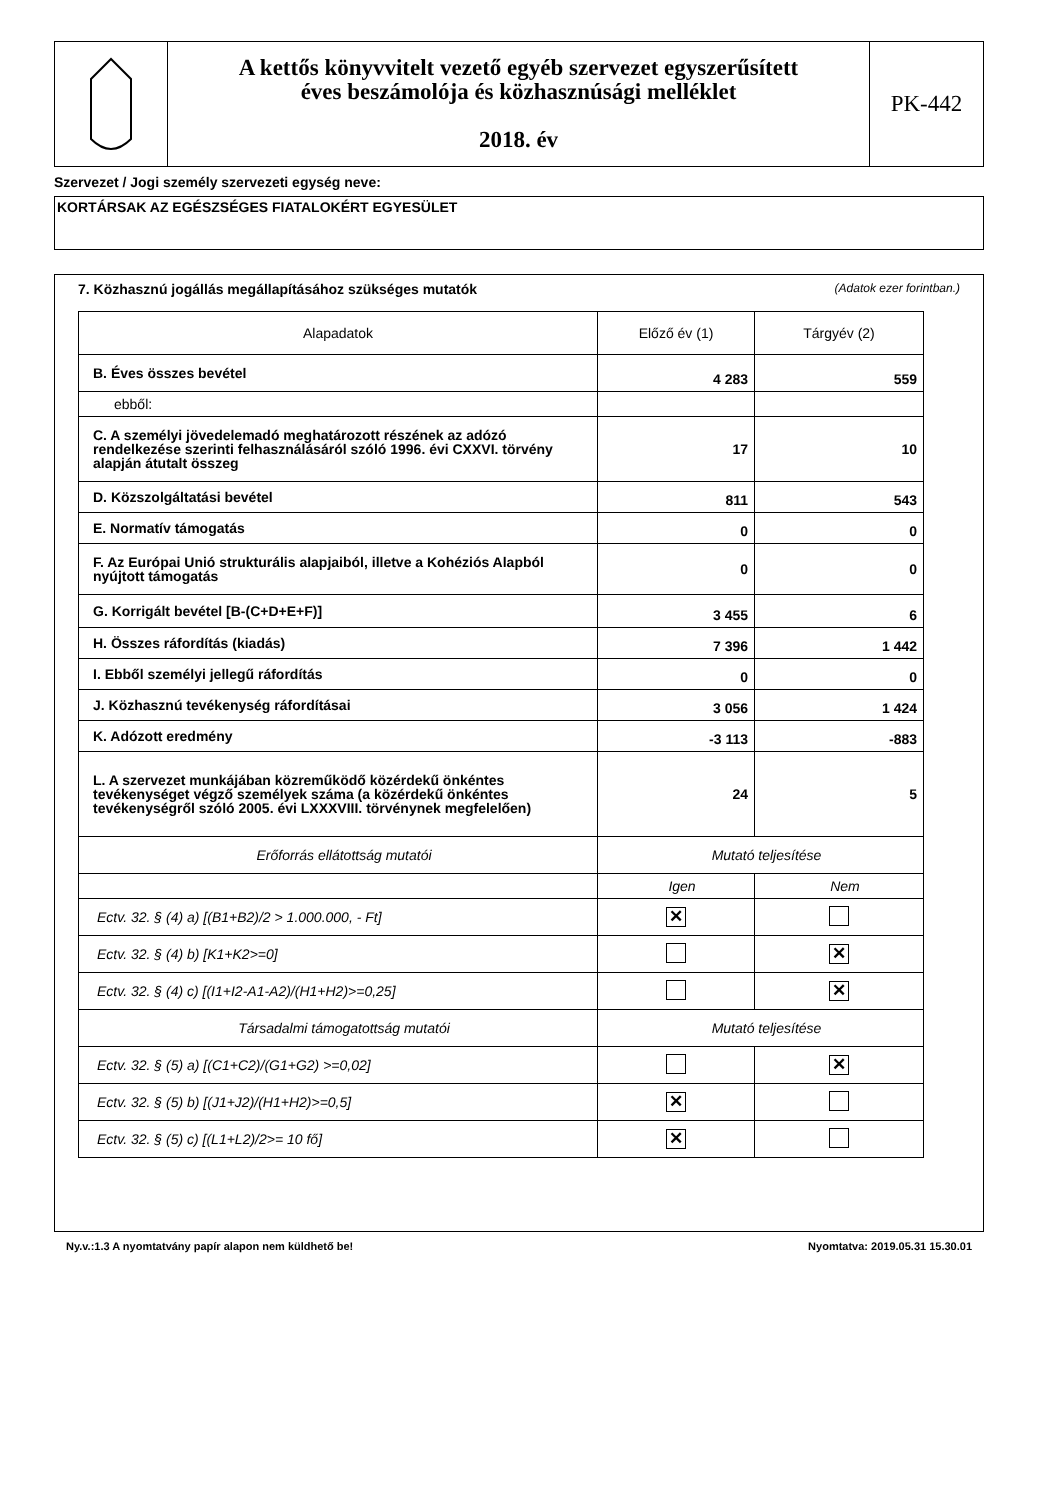A kettős könyvvitelt vezető egyéb szervezet egyszerűsített
éves beszámolója és közhasznúsági melléklet
2018. év
PK-442
Szervezet / Jogi személy szervezeti egység neve:
KORTÁRSAK AZ EGÉSZSÉGES FIATALOKÉRT EGYESÜLET
7. Közhasznú jogállás megállapításához szükséges mutatók (Adatok ezer forintban.)
| Alapadatok | Előző év (1) | Tárgyév (2) |
| B. Éves összes bevétel | 4 283 | 559 |
| ebből: | | |
| C. A személyi jövedelemadó meghatározott részének az adózó rendelkezése szerinti felhasználásáról szóló 1996. évi CXXVI. törvény alapján átutalt összeg | 17 | 10 |
| D. Közszolgáltatási bevétel | 811 | 543 |
| E. Normatív támogatás | 0 | 0 |
| F. Az Európai Unió strukturális alapjaiból, illetve a Kohéziós Alapból nyújtott támogatás | 0 | 0 |
| G. Korrigált bevétel [B-(C+D+E+F)] | 3 455 | 6 |
| H. Összes ráfordítás (kiadás) | 7 396 | 1 442 |
| I. Ebből személyi jellegű ráfordítás | 0 | 0 |
| J. Közhasznú tevékenység ráfordításai | 3 056 | 1 424 |
| K. Adózott eredmény | -3 113 | -883 |
| L. A szervezet munkájában közreműködő közérdekű önkéntes tevékenységet végző személyek száma (a közérdekű önkéntes tevékenységről szóló 2005. évi LXXXVIII. törvénynek megfelelően) | 24 | 5 |
| Erőforrás ellátottság mutatói | Mutató teljesítése | |
| | Igen | Nem |
| Ectv. 32. § (4) a) [(B1+B2)/2 > 1.000.000, - Ft] | ✕ | |
| Ectv. 32. § (4) b) [K1+K2>=0] | | ✕ |
| Ectv. 32. § (4) c) [(I1+I2-A1-A2)/(H1+H2)>=0,25] | | ✕ |
| Társadalmi támogatottság mutatói | Mutató teljesítése | |
| Ectv. 32. § (5) a) [(C1+C2)/(G1+G2) >=0,02] | | ✕ |
| Ectv. 32. § (5) b) [(J1+J2)/(H1+H2)>=0,5] | ✕ | |
| Ectv. 32. § (5) c) [(L1+L2)/2>= 10 fő] | ✕ | |
Ny.v.:1.3 A nyomtatvány papír alapon nem küldhető be! Nyomtatva: 2019.05.31 15.30.01